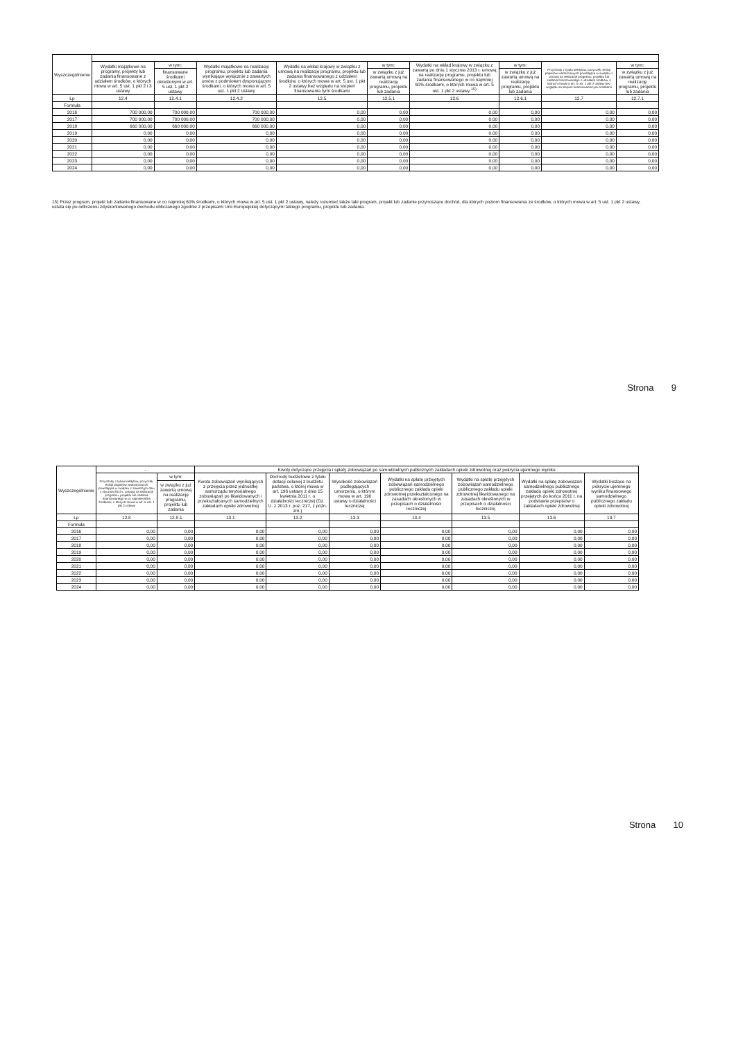| Wyszczególnienie | | | | | | | | | |
| --- | --- | --- | --- | --- | --- | --- | --- | --- | --- |
| | Wydatki majątkowe na programy, projekty lub zadania finansowane z udziałem środków, o których mowa w art. 5 ust. 1 pkt 2 i 3 ustawy | w tym: | Wydatki majątkowe na realizację programu, projektu lub zadania wynikające wyłącznie z zawartych umów z podmiotem dysponującym środkami, o których mowa w art. 5 ust. 1 pkt 2 ustawy | Wydatki na wkład krajowy w związku z umową na realizację programu, projektu lub zadania finansowanego z udziałem środków, o których mowa w art. 5 ust. 1 pkt 2 ustawy bez względu na stopień finansowania tymi środkami | w tym: | Wydatki na wkład krajowy w związku z zawartą po dniu 1 stycznia 2013 r. umową na realizację programu, projektu lub zadania finansowanego w co najmniej 60% środkami, o których mowa w art. 5 ust. 1 pkt 2 ustawy <sup>15)</sup> | w tym: | Przychody z tytułu kredytów, pożyczek, emisji papierów wartościowych powstające w związku z umową na realizację programu, projektu lub zadania finansowanego z udziałem środków, o których mowa w art. 5 ust. 1 pkt 2 ustawy bez względu na stopień finansowania tymi środkami | w tym: |
| | | finansowane środkami określonymi w art. 5 ust. 1 pkt 2 ustawy | | | w związku z już zawartą umową na realizację programu, projektu lub zadania | | w związku z już zawartą umową na realizację programu, projektu lub zadania | | w związku z już zawartą umową na realizację programu, projektu lub zadania |
| Lp | 12.4 | 12.4.1 | 12.4.2 | 12.5 | 12.5.1 | 12.6 | 12.6.1 | 12.7 | 12.7.1 |
| Formuła | | | | | | | | | |
| 2016 | 700 000,00 | 700 000,00 | 700 000,00 | 0,00 | 0,00 | 0,00 | 0,00 | 0,00 | 0,00 |
| 2017 | 700 000,00 | 700 000,00 | 700 000,00 | 0,00 | 0,00 | 0,00 | 0,00 | 0,00 | 0,00 |
| 2018 | 660 000,00 | 660 000,00 | 660 000,00 | 0,00 | 0,00 | 0,00 | 0,00 | 0,00 | 0,00 |
| 2019 | 0,00 | 0,00 | 0,00 | 0,00 | 0,00 | 0,00 | 0,00 | 0,00 | 0,00 |
| 2020 | 0,00 | 0,00 | 0,00 | 0,00 | 0,00 | 0,00 | 0,00 | 0,00 | 0,00 |
| 2021 | 0,00 | 0,00 | 0,00 | 0,00 | 0,00 | 0,00 | 0,00 | 0,00 | 0,00 |
| 2022 | 0,00 | 0,00 | 0,00 | 0,00 | 0,00 | 0,00 | 0,00 | 0,00 | 0,00 |
| 2023 | 0,00 | 0,00 | 0,00 | 0,00 | 0,00 | 0,00 | 0,00 | 0,00 | 0,00 |
| 2024 | 0,00 | 0,00 | 0,00 | 0,00 | 0,00 | 0,00 | 0,00 | 0,00 | 0,00 |
15) Przez program, projekt lub zadanie finansowane w co najmniej 60% środkami, o których mowa w art. 5 ust. 1 pkt 2 ustawy, należy rozumieć także taki program, projekt lub zadanie przynoszące dochód, dla których poziom finansowania ze środków, o których mowa w art. 5 ust. 1 pkt 2 ustawy, ustala się po odliczeniu zdyskontowanego dochodu obliczanego zgodnie z przepisami Unii Europejskiej dotyczącymi takiego programu, projektu lub zadania.
Strona 9
| Wyszczególnienie | - | | Kwoty dotyczące przejęcia i spłaty zobowiązań po samodzielnych publicznych zakładach opieki zdrowotnej oraz pokrycia ujemnego wyniku | | | | | | |
| --- | --- | --- | --- | --- | --- | --- | --- | --- | --- |
| | Przychody z tytułu kredytów, pożyczek, emisji papierów wartościowych powstające w związku z zawartą po dniu 1 stycznia 2013 r. umową na realizację programu, projektu lub zadania finansowanego w co najmniej 60% środkami, o których mowa w art. 5 ust. 1 pkt 2 ustawy | w tym: | Kwota zobowiązań wynikających z przejęcia przez jednostkę samorządu terytorialnego zobowiązań po likwidowanych i przekształcanych samodzielnych zakładach opieki zdrowotnej | Dochody budżetowe z tytułu dotacji celowej z budżetu państwa, o której mowa w art. 196 ustawy z dnia 15 kwietnia 2011 r. o działalności leczniczej (Dz. U. z 2013 r. poz. 217, z późn. zm.) | Wysokość zobowiązań podlegających umorzeniu, o którym mowa w art. 190 ustawy o działalności leczniczej | Wydatki na spłatę przejętych zobowiązań samodzielnego publicznego zakładu opieki zdrowotnej przekształconego na zasadach określonych w przepisach o działalności leczniczej | Wydatki na spłatę przejętych zobowiązań samodzielnego publicznego zakładu opieki zdrowotnej likwidowanego na zasadach określonych w przepisach o działalności leczniczej | Wydatki na spłatę zobowiązań samodzielnego publicznego zakładu opieki zdrowotnej przejętych do końca 2011 r. na podstawie przepisów o zakładach opieki zdrowotnej | Wydatki bieżące na pokrycie ujemnego wyniku finansowego samodzielnego publicznego zakładu opieki zdrowotnej |
| | | w związku z już zawartą umową na realizację programu, projektu lub zadania | | | | | | | |
| Lp | 12.8 | 12.8.1 | 13.1 | 13.2 | 13.3 | 13.4 | 13.5 | 13.6 | 13.7 |
| Formuła | | | | | | | | | |
| 2016 | 0,00 | 0,00 | 0,00 | 0,00 | 0,00 | 0,00 | 0,00 | 0,00 | 0,00 |
| 2017 | 0,00 | 0,00 | 0,00 | 0,00 | 0,00 | 0,00 | 0,00 | 0,00 | 0,00 |
| 2018 | 0,00 | 0,00 | 0,00 | 0,00 | 0,00 | 0,00 | 0,00 | 0,00 | 0,00 |
| 2019 | 0,00 | 0,00 | 0,00 | 0,00 | 0,00 | 0,00 | 0,00 | 0,00 | 0,00 |
| 2020 | 0,00 | 0,00 | 0,00 | 0,00 | 0,00 | 0,00 | 0,00 | 0,00 | 0,00 |
| 2021 | 0,00 | 0,00 | 0,00 | 0,00 | 0,00 | 0,00 | 0,00 | 0,00 | 0,00 |
| 2022 | 0,00 | 0,00 | 0,00 | 0,00 | 0,00 | 0,00 | 0,00 | 0,00 | 0,00 |
| 2023 | 0,00 | 0,00 | 0,00 | 0,00 | 0,00 | 0,00 | 0,00 | 0,00 | 0,00 |
| 2024 | 0,00 | 0,00 | 0,00 | 0,00 | 0,00 | 0,00 | 0,00 | 0,00 | 0,00 |
Strona 10